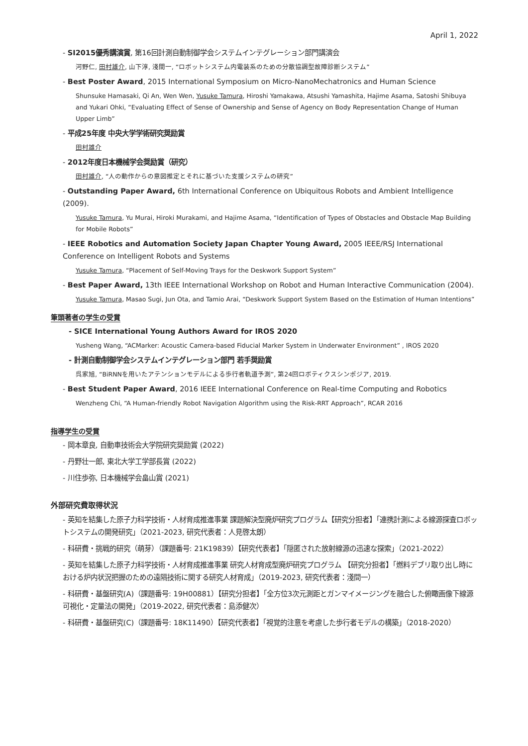April 1, 2022
- SI2015優秀講演賞, 第16回計測自動制御学会システムインテグレーション部門講演会
河野仁, 田村雄介, 山下淳, 淺間一, “ロボットシステム内電装系のための分散協調型故障診断システム”
- Best Poster Award, 2015 International Symposium on Micro-NanoMechatronics and Human Science
Shunsuke Hamasaki, Qi An, Wen Wen, Yusuke Tamura, Hiroshi Yamakawa, Atsushi Yamashita, Hajime Asama, Satoshi Shibuya and Yukari Ohki, “Evaluating Effect of Sense of Ownership and Sense of Agency on Body Representation Change of Human Upper Limb”
- 平成25年度 中央大学学術研究奨励賞
田村雄介
- 2012年度日本機械学会奨励賞（研究）
田村雄介, “人の動作からの意図推定とそれに基づいた支援システムの研究”
- Outstanding Paper Award, 6th International Conference on Ubiquitous Robots and Ambient Intelligence (2009).
Yusuke Tamura, Yu Murai, Hiroki Murakami, and Hajime Asama, “Identification of Types of Obstacles and Obstacle Map Building for Mobile Robots”
- IEEE Robotics and Automation Society Japan Chapter Young Award, 2005 IEEE/RSJ International Conference on Intelligent Robots and Systems
Yusuke Tamura, “Placement of Self-Moving Trays for the Deskwork Support System”
- Best Paper Award, 13th IEEE International Workshop on Robot and Human Interactive Communication (2004).
Yusuke Tamura, Masao Sugi, Jun Ota, and Tamio Arai, “Deskwork Support System Based on the Estimation of Human Intentions”
筆頭著者の学生の受賞
- SICE International Young Authors Award for IROS 2020
Yusheng Wang, “ACMarker: Acoustic Camera-based Fiducial Marker System in Underwater Environment” , IROS 2020
- 計測自動制御学会システムインテグレーション部門 若手奨励賞
呉家旭, “BiRNNを用いたアテンションモデルによる歩行者軌道予測”, 第24回ロボティクスシンポジア, 2019.
- Best Student Paper Award, 2016 IEEE International Conference on Real-time Computing and Robotics
Wenzheng Chi, “A Human-friendly Robot Navigation Algorithm using the Risk-RRT Approach”, RCAR 2016
指導学生の受賞
- 岡本章良, 自動車技術会大学院研究奨励賞 (2022)
- 丹野壮一郎, 東北大学工学部長賞 (2022)
- 川住歩弥, 日本機械学会畠山賞 (2021)
外部研究費取得状況
- 英知を結集した原子力科学技術・人材育成推進事業 課題解決型廃炉研究プログラム【研究分担者】「連携計測による線源探査ロボットシステムの開発研究」（2021-2023, 研究代表者：人見啓太朗）
- 科研費・挑戦的研究（萌芽）（課題番号: 21K19839）【研究代表者】「隠匿された放射線源の迅速な探索」（2021-2022）
- 英知を結集した原子力科学技術・人材育成推進事業 研究人材育成型廃炉研究プログラム 【研究分担者】「燃料デブリ取り出し時における炉内状況把握のための遠隔技術に関する研究人材育成」（2019-2023, 研究代表者：淺間一）
- 科研費・基盤研究(A)（課題番号: 19H00881）【研究分担者】「全方位3次元測距とガンマイメージングを融合した俯瞰画像下線源可視化・定量法の開発」（2019-2022, 研究代表者：島添健次）
- 科研費・基盤研究(C)（課題番号: 18K11490）【研究代表者】「視覚的注意を考慮した歩行者モデルの構築」（2018-2020）